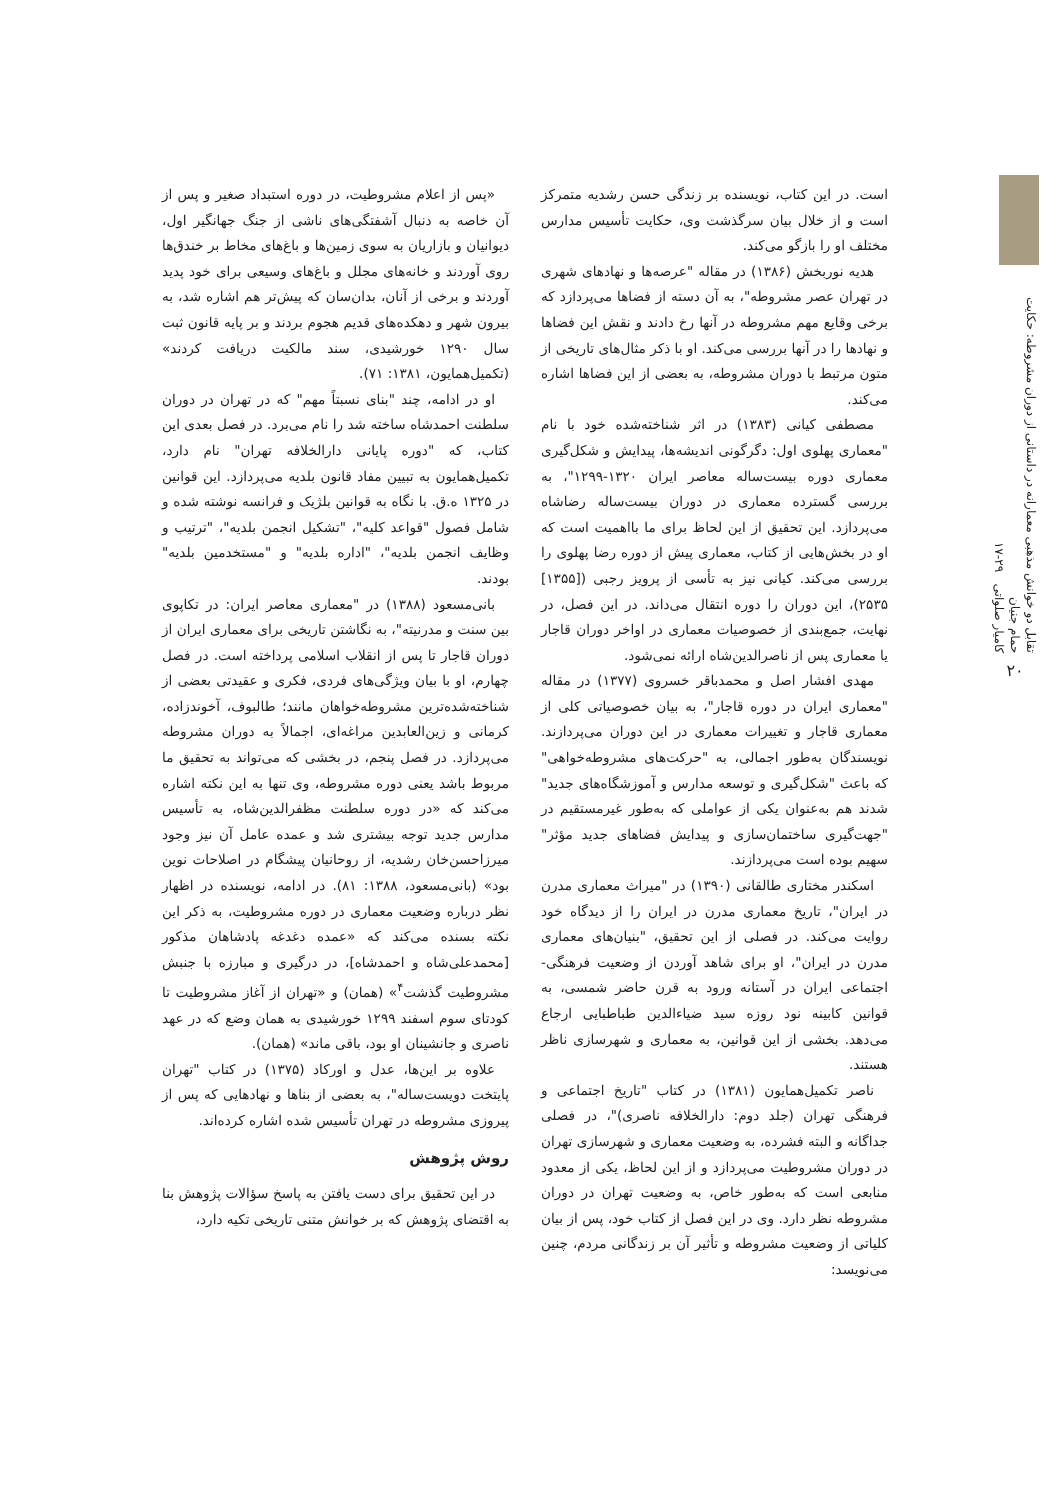تقابل دو خوانش مذهبی معمارانه در داستانی از دوران مشروطه: حکایت حمام جنیان
کامیار صلواتی ۲۹-۱۷
۲۰
است. در این کتاب، نویسنده بر زندگی حسن رشدیه متمرکز است و از خلال بیان سرگذشت وی، حکایت تأسیس مدارس مختلف او را بازگو می‌کند.
هدیه نوربخش (۱۳۸۶) در مقاله "عرصه‌ها و نهادهای شهری در تهران عصر مشروطه"، به آن دسته از فضاها می‌پردازد که برخی وقایع مهم مشروطه در آنها رخ دادند و نقش این فضاها و نهادها را در آنها بررسی می‌کند. او با ذکر مثال‌های تاریخی از متون مرتبط با دوران مشروطه، به بعضی از این فضاها اشاره می‌کند.
مصطفی کیانی (۱۳۸۳) در اثر شناخته‌شده خود با نام "معماری پهلوی اول: دگرگونی اندیشه‌ها، پیدایش و شکل‌گیری معماری دوره بیست‌ساله معاصر ایران ۱۳۲۰-۱۲۹۹"، به بررسی گسترده معماری در دوران بیست‌ساله رضاشاه می‌پردازد. این تحقیق از این لحاظ برای ما بااهمیت است که او در بخش‌هایی از کتاب، معماری پیش از دوره رضا پهلوی را بررسی می‌کند. کیانی نیز به تأسی از پرویز رجبی ([۱۳۵۵] ۲۵۳۵)، این دوران را دوره انتقال می‌داند. در این فصل، در نهایت، جمع‌بندی از خصوصیات معماری در اواخر دوران قاجار یا معماری پس از ناصرالدین‌شاه ارائه نمی‌شود.
مهدی افشار اصل و محمدباقر خسروی (۱۳۷۷) در مقاله "معماری ایران در دوره قاجار"، به بیان خصوصیاتی کلی از معماری قاجار و تغییرات معماری در این دوران می‌پردازند. نویسندگان به‌طور اجمالی، به "حرکت‌های مشروطه‌خواهی" که باعث "شکل‌گیری و توسعه مدارس و آموزشگاه‌های جدید" شدند هم به‌عنوان یکی از عواملی که به‌طور غیرمستقیم در "جهت‌گیری ساختمان‌سازی و پیدایش فضاهای جدید مؤثر" سهیم بوده است می‌پردازند.
اسکندر مختاری طالقانی (۱۳۹۰) در "میراث معماری مدرن در ایران"، تاریخ معماری مدرن در ایران را از دیدگاه خود روایت می‌کند. در فصلی از این تحقیق، "بنیان‌های معماری مدرن در ایران"، او برای شاهد آوردن از وضعیت فرهنگی-اجتماعی ایران در آستانه ورود به قرن حاضر شمسی، به قوانین کابینه نود روزه سید ضیاءالدین طباطبایی ارجاع می‌دهد. بخشی از این قوانین، به معماری و شهرسازی ناظر هستند.
ناصر تکمیل‌همایون (۱۳۸۱) در کتاب "تاریخ اجتماعی و فرهنگی تهران (جلد دوم: دارالخلافه ناصری)"، در فصلی جداگانه و البته فشرده، به وضعیت معماری و شهرسازی تهران در دوران مشروطیت می‌پردازد و از این لحاظ، یکی از معدود منابعی است که به‌طور خاص، به وضعیت تهران در دوران مشروطه نظر دارد. وی در این فصل از کتاب خود، پس از بیان کلیاتی از وضعیت مشروطه و تأثیر آن بر زندگانی مردم، چنین می‌نویسد:
«پس از اعلام مشروطیت، در دوره استبداد صغیر و پس از آن خاصه به دنبال آشفتگی‌های ناشی از جنگ جهانگیر اول، دیوانیان و بازاریان به سوی زمین‌ها و باغ‌های مخاط بر خندق‌ها روی آوردند و خانه‌های مجلل و باغ‌های وسیعی برای خود پدید آوردند و برخی از آنان، بدان‌سان که پیش‌تر هم اشاره شد، به بیرون شهر و دهکده‌های قدیم هجوم بردند و بر پایه قانون ثبت سال ۱۲۹۰ خورشیدی، سند مالکیت دریافت کردند» (تکمیل‌همایون، ۱۳۸۱: ۷۱).
او در ادامه، چند "بنای نسبتاً مهم" که در تهران در دوران سلطنت احمدشاه ساخته شد را نام می‌برد. در فصل بعدی این کتاب، که "دوره پایانی دارالخلافه تهران" نام دارد، تکمیل‌همایون به تبیین مفاد قانون بلدیه می‌پردازد. این قوانین در ۱۳۲۵ ه.ق. با نگاه به قوانین بلژیک و فرانسه نوشته شده و شامل فصول "قواعد کلیه"، "تشکیل انجمن بلدیه"، "ترتیب و وظایف انجمن بلدیه"، "اداره بلدیه" و "مستخدمین بلدیه" بودند.
بانی‌مسعود (۱۳۸۸) در "معماری معاصر ایران: در تکاپوی بین سنت و مدرنیته"، به نگاشتن تاریخی برای معماری ایران از دوران قاجار تا پس از انقلاب اسلامی پرداخته است. در فصل چهارم، او با بیان ویژگی‌های فردی، فکری و عقیدتی بعضی از شناخته‌شده‌ترین مشروطه‌خواهان مانند؛ طالبوف، آخوندزاده، کرمانی و زین‌العابدین مراغه‌ای، اجمالاً به دوران مشروطه می‌پردازد. در فصل پنجم، در بخشی که می‌تواند به تحقیق ما مربوط باشد یعنی دوره مشروطه، وی تنها به این نکته اشاره می‌کند که «در دوره سلطنت مظفرالدین‌شاه، به تأسیس مدارس جدید توجه بیشتری شد و عمده عامل آن نیز وجود میرزاحسن‌خان رشدیه، از روحانیان پیشگام در اصلاحات نوین بود» (بانی‌مسعود، ۱۳۸۸: ۸۱). در ادامه، نویسنده در اظهار نظر درباره وضعیت معماری در دوره مشروطیت، به ذکر این نکته بسنده می‌کند که «عمده دغدغه پادشاهان مذکور [محمدعلی‌شاه و احمدشاه]، در درگیری و مبارزه با جنبش مشروطیت گذشت<sup>۴</sup>» (همان) و «تهران از آغاز مشروطیت تا کودتای سوم اسفند ۱۲۹۹ خورشیدی به همان وضع که در عهد ناصری و جانشینان او بود، باقی ماند» (همان).
علاوه بر این‌ها، عدل و اورکاد (۱۳۷۵) در کتاب "تهران پایتخت دویست‌ساله"، به بعضی از بناها و نهادهایی که پس از پیروزی مشروطه در تهران تأسیس شده اشاره کرده‌اند.
روش پژوهش
در این تحقیق برای دست یافتن به پاسخ سؤالات پژوهش بنا به اقتضای پژوهش که بر خوانش متنی تاریخی تکیه دارد،